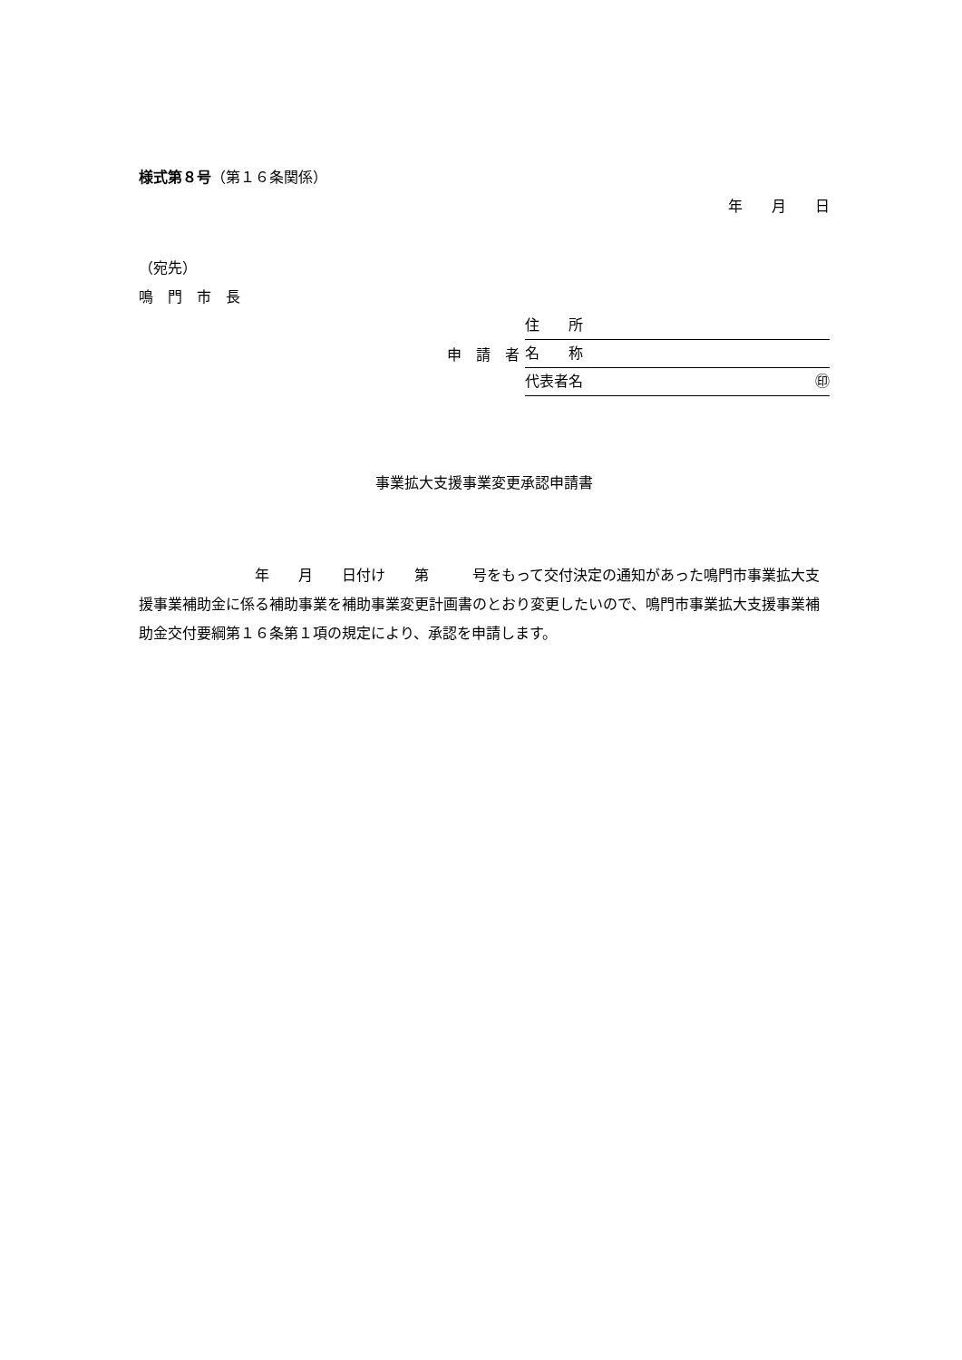様式第８号（第１６条関係）
年　　月　　日
（宛先）
鳴　門　市　長
申　請　者
住　　所
名　　称
代表者名 ㊞
事業拡大支援事業変更承認申請書
　　　　　　　　年　　月　　日付け　　第　　　号をもって交付決定の通知があった鳴門市事業拡大支援事業補助金に係る補助事業を補助事業変更計画書のとおり変更したいので、鳴門市事業拡大支援事業補助金交付要綱第１６条第１項の規定により、承認を申請します。